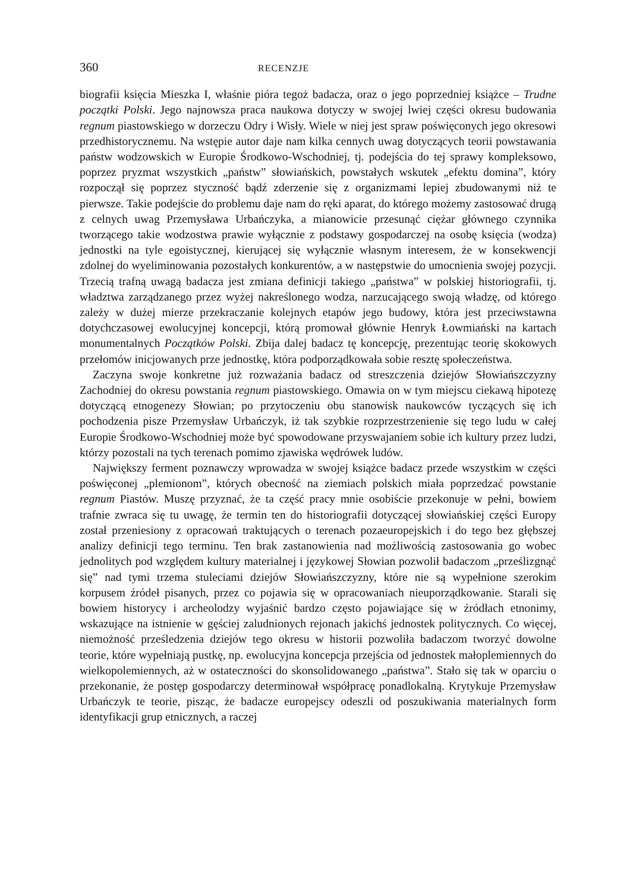360 RECENZJE
biografii księcia Mieszka I, właśnie pióra tegoż badacza, oraz o jego poprzedniej książce – Trudne początki Polski. Jego najnowsza praca naukowa dotyczy w swojej lwiej części okresu budowania regnum piastowskiego w dorzeczu Odry i Wisły. Wiele w niej jest spraw poświęconych jego okresowi przedhistorycznemu. Na wstępie autor daje nam kilka cennych uwag dotyczących teorii powstawania państw wodzowskich w Europie Środkowo-Wschodniej, tj. podejścia do tej sprawy kompleksowo, poprzez pryzmat wszystkich „państw” słowiańskich, powstałych wskutek „efektu domina”, który rozpoczął się poprzez styczność bądź zderzenie się z organizmami lepiej zbudowanymi niż te pierwsze. Takie podejście do problemu daje nam do ręki aparat, do którego możemy zastosować drugą z celnych uwag Przemysława Urbańczyka, a mianowicie przesunąć ciężar głównego czynnika tworzącego takie wodzostwa prawie wyłącznie z podstawy gospodarczej na osobę księcia (wodza) jednostki na tyle egoistycznej, kierującej się wyłącznie własnym interesem, że w konsekwencji zdolnej do wyeliminowania pozostałych konkurentów, a w następstwie do umocnienia swojej pozycji. Trzecią trafną uwagą badacza jest zmiana definicji takiego „państwa” w polskiej historiografii, tj. władztwa zarządzanego przez wyżej nakreślonego wodza, narzucającego swoją władzę, od którego zależy w dużej mierze przekraczanie kolejnych etapów jego budowy, która jest przeciwstawna dotychczasowej ewolucyjnej koncepcji, którą promował głównie Henryk Łowmiański na kartach monumentalnych Początków Polski. Zbija dalej badacz tę koncepcję, prezentując teorię skokowych przełomów inicjowanych prze jednostkę, która podporządkowała sobie resztę społeczeństwa.
Zaczyna swoje konkretne już rozważania badacz od streszczenia dziejów Słowiańszczyzny Zachodniej do okresu powstania regnum piastowskiego. Omawia on w tym miejscu ciekawą hipotezę dotyczącą etnogenezy Słowian; po przytoczeniu obu stanowisk naukowców tyczących się ich pochodzenia pisze Przemysław Urbańczyk, iż tak szybkie rozprzestrzenienie się tego ludu w całej Europie Środkowo-Wschodniej może być spowodowane przyswajaniem sobie ich kultury przez ludzi, którzy pozostali na tych terenach pomimo zjawiska wędrówek ludów.
Największy ferment poznawczy wprowadza w swojej książce badacz przede wszystkim w części poświęconej „plemionom”, których obecność na ziemiach polskich miała poprzedzać powstanie regnum Piastów. Muszę przyznać, że ta część pracy mnie osobiście przekonuje w pełni, bowiem trafnie zwraca się tu uwagę, że termin ten do historiografii dotyczącej słowiańskiej części Europy został przeniesiony z opracowań traktujących o terenach pozaeuropejskich i do tego bez głębszej analizy definicji tego terminu. Ten brak zastanowienia nad możliwością zastosowania go wobec jednolitych pod względem kultury materialnej i językowej Słowian pozwolił badaczom „prześlizgnąć się” nad tymi trzema stuleciami dziejów Słowiańszczyzny, które nie są wypełnione szerokim korpusem źródeł pisanych, przez co pojawia się w opracowaniach nieuporządkowanie. Starali się bowiem historycy i archeolodzy wyjaśnić bardzo często pojawiające się w źródłach etnonimy, wskazujące na istnienie w gęściej zaludnionych rejonach jakichś jednostek politycznych. Co więcej, niemożność prześledzenia dziejów tego okresu w historii pozwoliła badaczom tworzyć dowolne teorie, które wypełniają pustkę, np. ewolucyjna koncepcja przejścia od jednostek małoplemiennych do wielkopolemiennych, aż w ostateczności do skonsolidowanego „państwa”. Stało się tak w oparciu o przekonanie, że postęp gospodarczy determinował współpracę ponadlokalną. Krytykuje Przemysław Urbańczyk te teorie, pisząc, że badacze europejscy odeszli od poszukiwania materialnych form identyfikacji grup etnicznych, a raczej